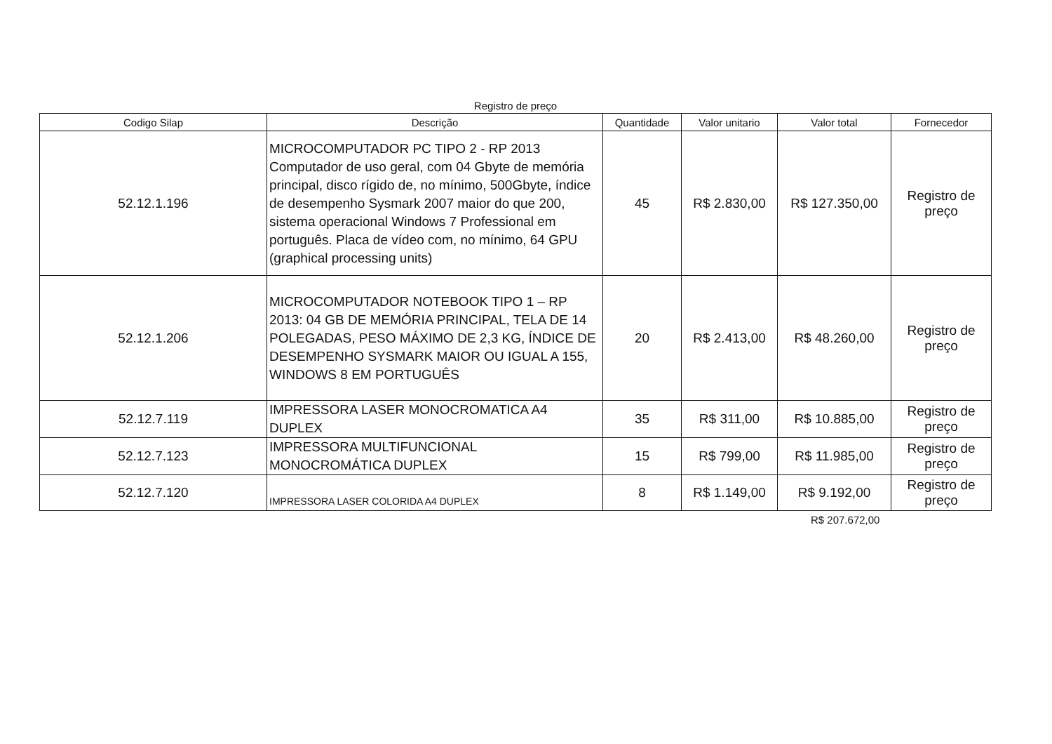Registro de preço
| Codigo Silap | Descrição | Quantidade | Valor unitario | Valor total | Fornecedor |
| --- | --- | --- | --- | --- | --- |
| 52.12.1.196 | MICROCOMPUTADOR PC TIPO 2 - RP 2013 Computador de uso geral, com 04 Gbyte de memória principal, disco rígido de, no mínimo, 500Gbyte, índice de desempenho Sysmark 2007 maior do que 200, sistema operacional Windows 7 Professional em português. Placa de vídeo com, no mínimo, 64 GPU (graphical processing units) | 45 | R$ 2.830,00 | R$ 127.350,00 | Registro de preço |
| 52.12.1.206 | MICROCOMPUTADOR NOTEBOOK TIPO 1 – RP 2013: 04 GB DE MEMÓRIA PRINCIPAL, TELA DE 14 POLEGADAS, PESO MÁXIMO DE 2,3 KG, ÍNDICE DE DESEMPENHO SYSMARK MAIOR OU IGUAL A 155, WINDOWS 8 EM PORTUGUÊS | 20 | R$ 2.413,00 | R$ 48.260,00 | Registro de preço |
| 52.12.7.119 | IMPRESSORA LASER MONOCROMATICA A4 DUPLEX | 35 | R$ 311,00 | R$ 10.885,00 | Registro de preço |
| 52.12.7.123 | IMPRESSORA MULTIFUNCIONAL MONOCROMÁTICA DUPLEX | 15 | R$ 799,00 | R$ 11.985,00 | Registro de preço |
| 52.12.7.120 | IMPRESSORA LASER COLORIDA A4 DUPLEX | 8 | R$ 1.149,00 | R$ 9.192,00 | Registro de preço |
R$ 207.672,00